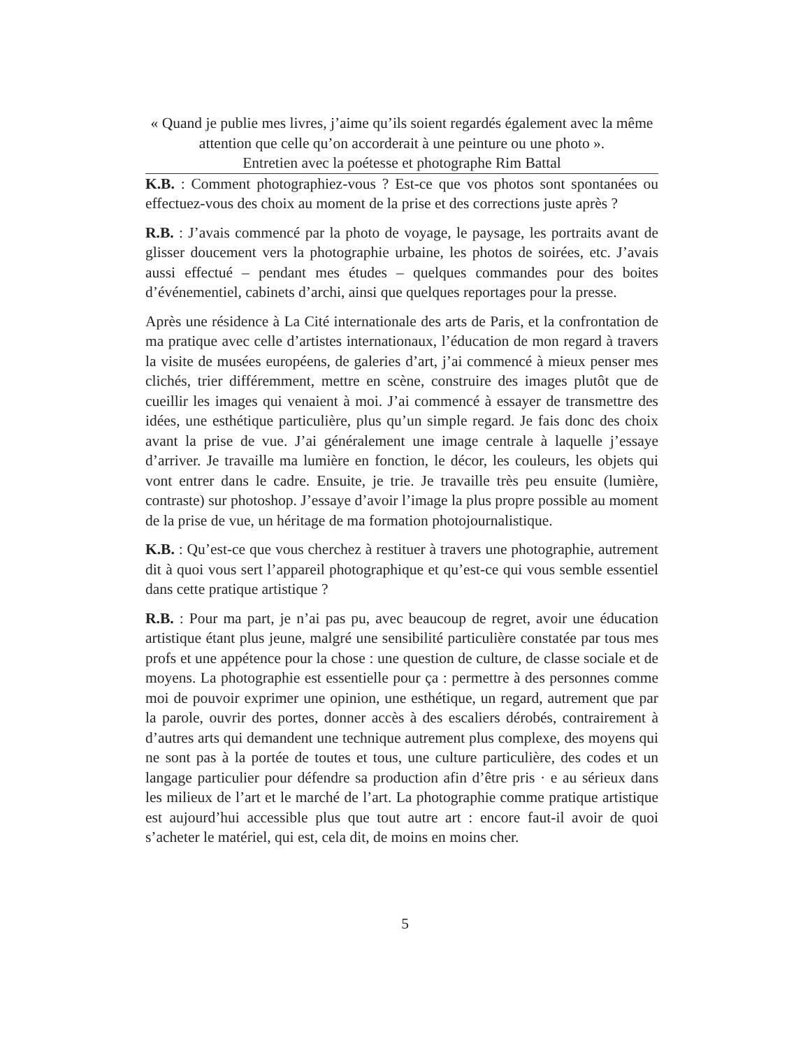« Quand je publie mes livres, j’aime qu’ils soient regardés également avec la même attention que celle qu’on accorderait à une peinture ou une photo ».
Entretien avec la poétesse et photographe Rim Battal
K.B. : Comment photographiez-vous ? Est-ce que vos photos sont spontanées ou effectuez-vous des choix au moment de la prise et des corrections juste après ?
R.B. : J’avais commencé par la photo de voyage, le paysage, les portraits avant de glisser doucement vers la photographie urbaine, les photos de soirées, etc. J’avais aussi effectué – pendant mes études – quelques commandes pour des boites d’événementiel, cabinets d’archi, ainsi que quelques reportages pour la presse.
Après une résidence à La Cité internationale des arts de Paris, et la confrontation de ma pratique avec celle d’artistes internationaux, l’éducation de mon regard à travers la visite de musées européens, de galeries d’art, j’ai commencé à mieux penser mes clichés, trier différemment, mettre en scène, construire des images plutôt que de cueillir les images qui venaient à moi. J’ai commencé à essayer de transmettre des idées, une esthétique particulière, plus qu’un simple regard. Je fais donc des choix avant la prise de vue. J’ai généralement une image centrale à laquelle j’essaye d’arriver. Je travaille ma lumière en fonction, le décor, les couleurs, les objets qui vont entrer dans le cadre. Ensuite, je trie. Je travaille très peu ensuite (lumière, contraste) sur photoshop. J’essaye d’avoir l’image la plus propre possible au moment de la prise de vue, un héritage de ma formation photojournalistique.
K.B. : Qu’est-ce que vous cherchez à restituer à travers une photographie, autrement dit à quoi vous sert l’appareil photographique et qu’est-ce qui vous semble essentiel dans cette pratique artistique ?
R.B. : Pour ma part, je n’ai pas pu, avec beaucoup de regret, avoir une éducation artistique étant plus jeune, malgré une sensibilité particulière constatée par tous mes profs et une appétence pour la chose : une question de culture, de classe sociale et de moyens. La photographie est essentielle pour ça : permettre à des personnes comme moi de pouvoir exprimer une opinion, une esthétique, un regard, autrement que par la parole, ouvrir des portes, donner accès à des escaliers dérobés, contrairement à d’autres arts qui demandent une technique autrement plus complexe, des moyens qui ne sont pas à la portée de toutes et tous, une culture particulière, des codes et un langage particulier pour défendre sa production afin d’être pris · e au sérieux dans les milieux de l’art et le marché de l’art. La photographie comme pratique artistique est aujourd’hui accessible plus que tout autre art : encore faut-il avoir de quoi s’acheter le matériel, qui est, cela dit, de moins en moins cher.
5